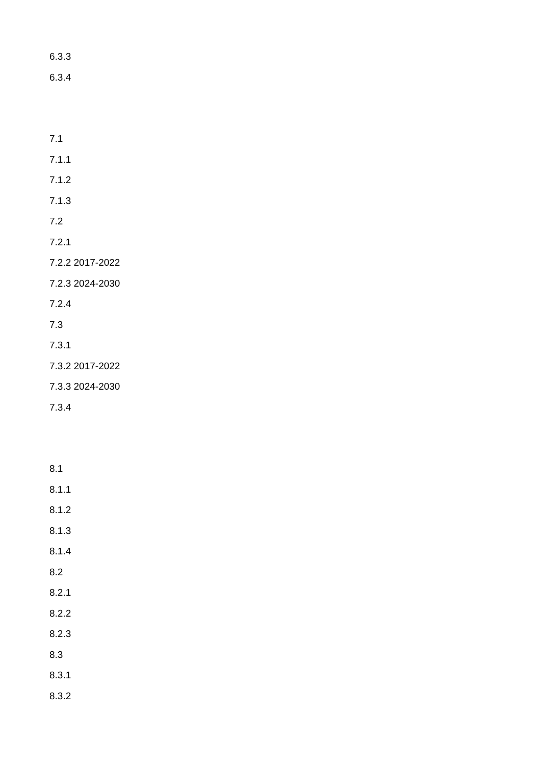6.3.3
6.3.4
7.1
7.1.1
7.1.2
7.1.3
7.2
7.2.1
7.2.2 2017-2022
7.2.3 2024-2030
7.2.4
7.3
7.3.1
7.3.2 2017-2022
7.3.3 2024-2030
7.3.4
8.1
8.1.1
8.1.2
8.1.3
8.1.4
8.2
8.2.1
8.2.2
8.2.3
8.3
8.3.1
8.3.2